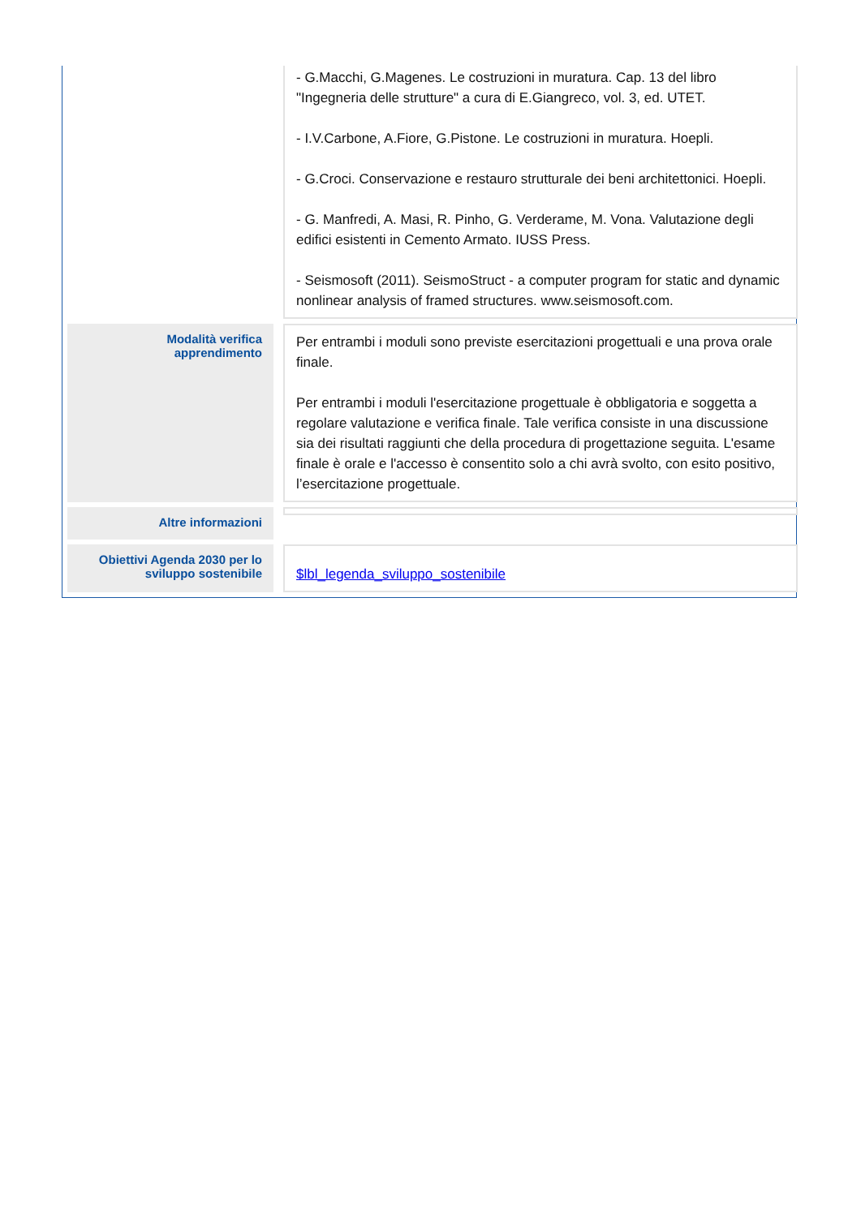| | - G.Macchi, G.Magenes. Le costruzioni in muratura. Cap. 13 del libro "Ingegneria delle strutture" a cura di E.Giangreco, vol. 3, ed. UTET. - I.V.Carbone, A.Fiore, G.Pistone. Le costruzioni in muratura. Hoepli. - G.Croci. Conservazione e restauro strutturale dei beni architettonici. Hoepli. - G. Manfredi, A. Masi, R. Pinho, G. Verderame, M. Vona. Valutazione degli edifici esistenti in Cemento Armato. IUSS Press. - Seismosoft (2011). SeismoStruct - a computer program for static and dynamic nonlinear analysis of framed structures. www.seismosoft.com. |
| Modalità verifica apprendimento | Per entrambi i moduli sono previste esercitazioni progettuali e una prova orale finale. Per entrambi i moduli l'esercitazione progettuale è obbligatoria e soggetta a regolare valutazione e verifica finale. Tale verifica consiste in una discussione sia dei risultati raggiunti che della procedura di progettazione seguita. L'esame finale è orale e l'accesso è consentito solo a chi avrà svolto, con esito positivo, l’esercitazione progettuale. |
| Altre informazioni | |
| Obiettivi Agenda 2030 per lo sviluppo sostenibile | $lbl_legenda_sviluppo_sostenibile |